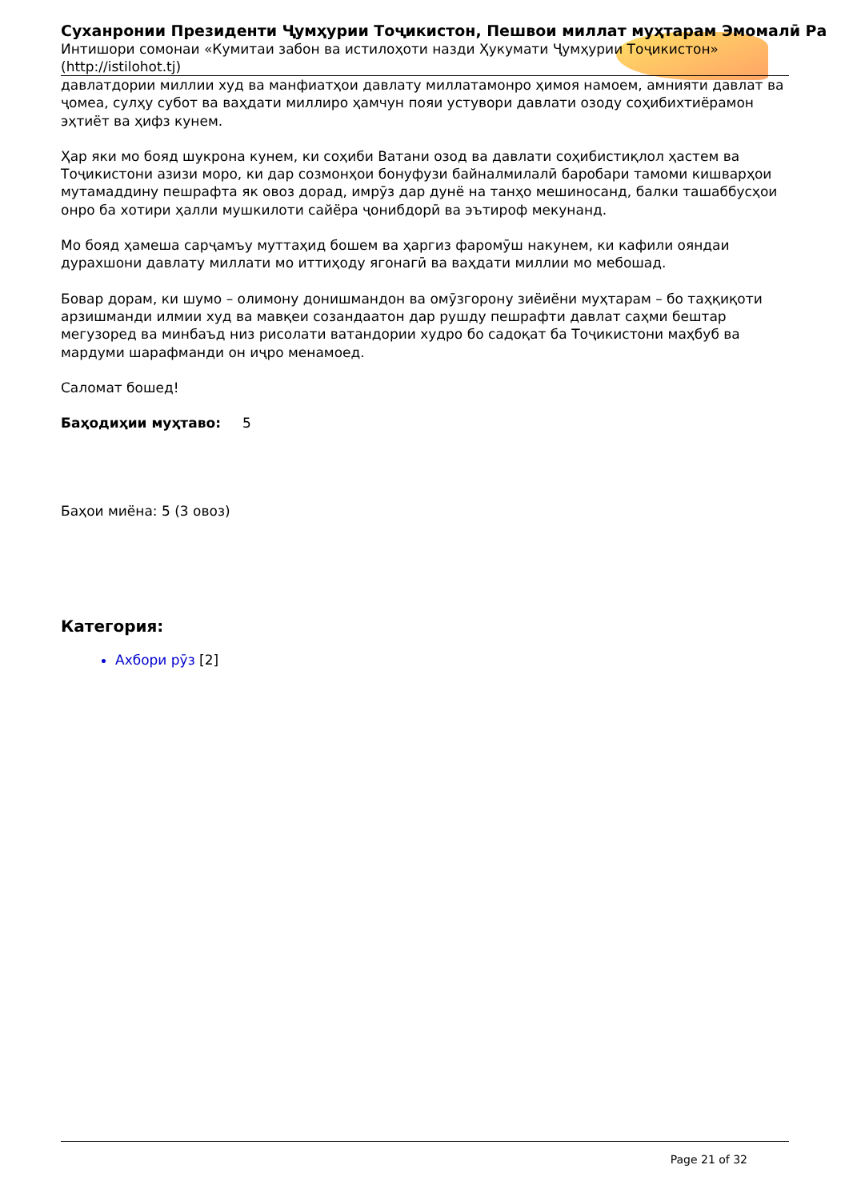Суханронии Президенти Ҷумҳурии Тоҷикистон, Пешвои миллат муҳтарам Эмомалӣ Ра
Интишори сомонаи «Кумитаи забон ва истилоҳоти назди Ҳукумати Ҷумҳурии Тоҷикистон»
(http://istilohot.tj)
давлатдории миллии худ ва манфиатҳои давлату миллатамонро ҳимоя намоем, амнияти давлат ва ҷомеа, сулҳу субот ва ваҳдати миллиро ҳамчун пояи устувори давлати озоду соҳибихтиёрамон эҳтиёт ва ҳифз кунем.
Ҳар яки мо бояд шукрона кунем, ки соҳиби Ватани озод ва давлати соҳибистиқлол ҳастем ва Тоҷикистони азизи моро, ки дар созмонҳои бонуфузи байналмилалӣ баробари тамоми кишварҳои мутамаддину пешрафта як овоз дорад, имрӯз дар дунё на танҳо мешиносанд, балки ташаббусҳои онро ба хотири ҳалли мушкилоти сайёра ҷонибдорӣ ва эътироф мекунанд.
Мо бояд ҳамеша сарҷамъу муттаҳид бошем ва ҳаргиз фаромӯш накунем, ки кафили ояндаи дурахшони давлату миллати мо иттиҳоду ягонагӣ ва ваҳдати миллии мо мебошад.
Бовар дорам, ки шумо – олимону донишмандон ва омӯзгорону зиёиёни муҳтарам – бо таҳқиқоти арзишманди илмии худ ва мавқеи созандаатон дар рушду пешрафти давлат саҳми бештар мегузоред ва минбаъд низ рисолати ватандории худро бо садоқат ба Тоҷикистони маҳбуб ва мардуми шарафманди он иҷро менамоед.
Саломат бошед!
Баҳодиҳии муҳтаво: 5
Баҳои миёна: 5 (3 овоз)
Категория:
Ахбори рӯз [2]
Page 21 of 32